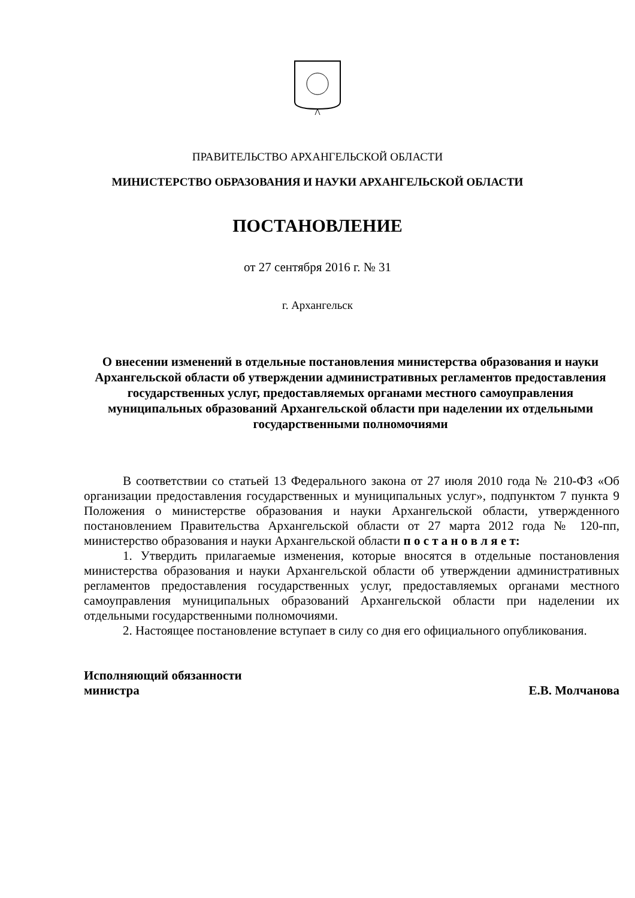ПРАВИТЕЛЬСТВО АРХАНГЕЛЬСКОЙ ОБЛАСТИ
МИНИСТЕРСТВО ОБРАЗОВАНИЯ И НАУКИ АРХАНГЕЛЬСКОЙ ОБЛАСТИ
ПОСТАНОВЛЕНИЕ
от 27 сентября 2016 г. № 31
г. Архангельск
О внесении изменений в отдельные постановления министерства образования и науки Архангельской области об утверждении административных регламентов предоставления государственных услуг, предоставляемых органами местного самоуправления муниципальных образований Архангельской области при наделении их отдельными государственными полномочиями
В соответствии со статьей 13 Федерального закона от 27 июля 2010 года № 210-ФЗ «Об организации предоставления государственных и муниципальных услуг», подпунктом 7 пункта 9 Положения о министерстве образования и науки Архангельской области, утвержденного постановлением Правительства Архангельской области от 27 марта 2012 года № 120-пп, министерство образования и науки Архангельской области п о с т а н о в л я е т:
1. Утвердить прилагаемые изменения, которые вносятся в отдельные постановления министерства образования и науки Архангельской области об утверждении административных регламентов предоставления государственных услуг, предоставляемых органами местного самоуправления муниципальных образований Архангельской области при наделении их отдельными государственными полномочиями.
2. Настоящее постановление вступает в силу со дня его официального опубликования.
Исполняющий обязанности
министра
Е.В. Молчанова